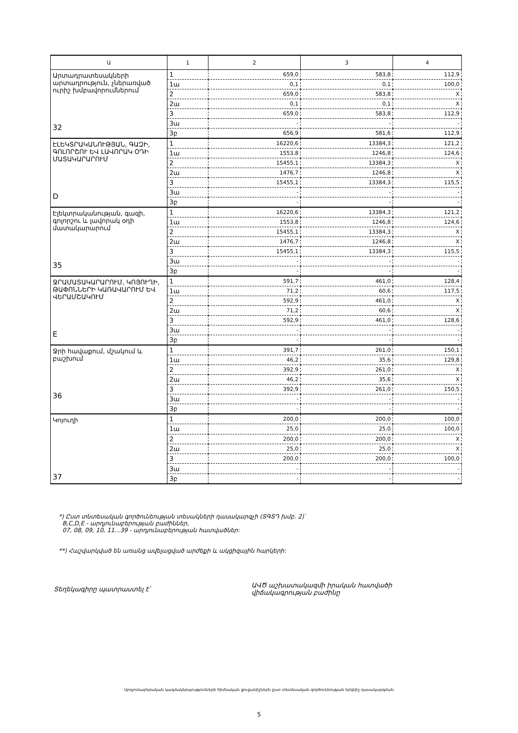| Ա | 1 | 2 | 3 | 4 |
| --- | --- | --- | --- | --- |
| Արտադրատեսակների արտադրություն, չներառված ուրիշ խմբավորումներում 32 | 1 | 659,0 | 583,8 | 112,9 |
| | 1ա | 0,1 | 0,1 | 100,0 |
| | 2 | 659,0 | 583,8 | X |
| | 2ա | 0,1 | 0,1 | X |
| | 3 | 659,0 | 583,8 | 112,9 |
| | 3ա | - | - | - |
| | 3բ | 656,9 | 581,6 | 112,9 |
| ԷԼԵԿՏՐԱԿԱՆՈՒԹՅԱՆ, ԳԱԶԻ, ԳՈԼՈՐՇՈՒ ԵՎ ԼԱՎՈՐԱԿ ՕԴԻ ՄԱՏԱԿԱՐԱՐՈՒՄ D | 1 | 16220,6 | 13384,3 | 121,2 |
| | 1ա | 1553,8 | 1246,8 | 124,6 |
| | 2 | 15455,1 | 13384,3 | X |
| | 2ա | 1476,7 | 1246,8 | X |
| | 3 | 15455,1 | 13384,3 | 115,5 |
| | 3ա | - | - | - |
| | 3բ | - | - | - |
| Էլեկտրականության, գազի, գոլորշու և լավորակ օդի մատակարարում 35 | 1 | 16220,6 | 13384,3 | 121,2 |
| | 1ա | 1553,8 | 1246,8 | 124,6 |
| | 2 | 15455,1 | 13384,3 | X |
| | 2ա | 1476,7 | 1246,8 | X |
| | 3 | 15455,1 | 13384,3 | 115,5 |
| | 3ա | - | - | - |
| | 3բ | - | - | - |
| ՋՐԱՄԱՏԱԿԱՐԱՐՈՒՄ, ԿՈՅՈՒՂԻ, ԹԱՓՈՆՆԵՐԻ ԿԱՌԱՎԱՐՈՒՄ ԵՎ ՎԵՐԱՄՇԱԿՈՒՄ E | 1 | 591,7 | 461,0 | 128,4 |
| | 1ա | 71,2 | 60,6 | 117,5 |
| | 2 | 592,9 | 461,0 | X |
| | 2ա | 71,2 | 60,6 | X |
| | 3 | 592,9 | 461,0 | 128,6 |
| | 3ա | - | - | - |
| | 3բ | - | - | - |
| Ջրի հավաքում, մշակում և բաշխում 36 | 1 | 391,7 | 261,0 | 150,1 |
| | 1ա | 46,2 | 35,6 | 129,8 |
| | 2 | 392,9 | 261,0 | X |
| | 2ա | 46,2 | 35,6 | X |
| | 3 | 392,9 | 261,0 | 150,5 |
| | 3ա | - | - | - |
| | 3բ | - | - | - |
| Կոյուղի 37 | 1 | 200,0 | 200,0 | 100,0 |
| | 1ա | 25,0 | 25,0 | 100,0 |
| | 2 | 200,0 | 200,0 | X |
| | 2ա | 25,0 | 25,0 | X |
| | 3 | 200,0 | 200,0 | 100,0 |
| | 3ա | - | - | - |
| | 3բ | - | - | - |
*) Ըստ տնտեսական գործունեության տեսակների դասակարգչի (ՏԳՏԴ խմբ. 2)՝
B,C,D,E - արդյունաբերության բաժիններ,
07, 08, 09, 10, 11...39 - արդյունաբերության հատվածներ:
**) Հաշվարկված են առանց ավելացված արժեքի և ակցիզային հարկերի:
Տեղեկագիրը պատրաստել է՝
ԱՎԾ աշխատակազմի իրական հատվածի
վիճակագրության բաժինը
Արդյունաբերական կազմակերպությունների հիմնական ցուցանիշներն ըստ տնտեսական գործունեության երկնիշ դասակարգման
5